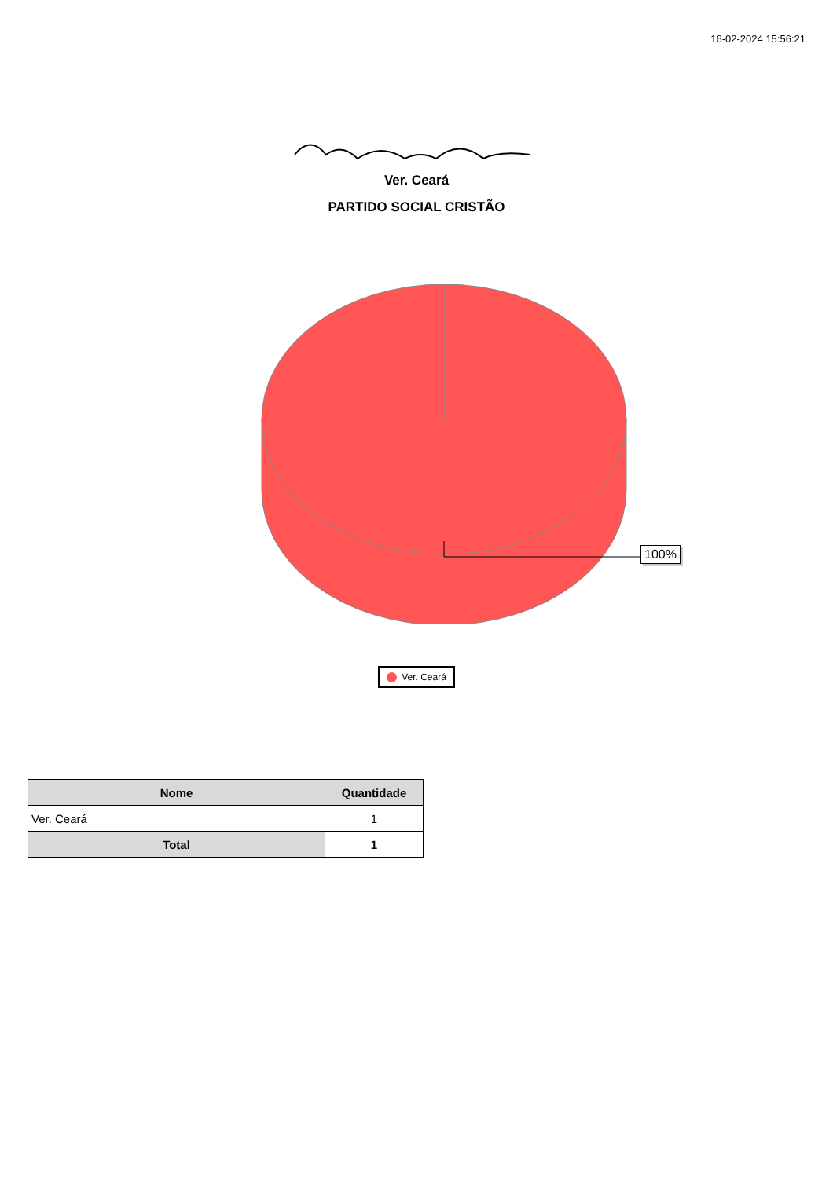16-02-2024 15:56:21
Ver. Ceará
PARTIDO SOCIAL CRISTÃO
100%
Ver. Ceará
| Nome | Quantidade |
| --- | --- |
| Ver. Ceará | 1 |
| Total | 1 |